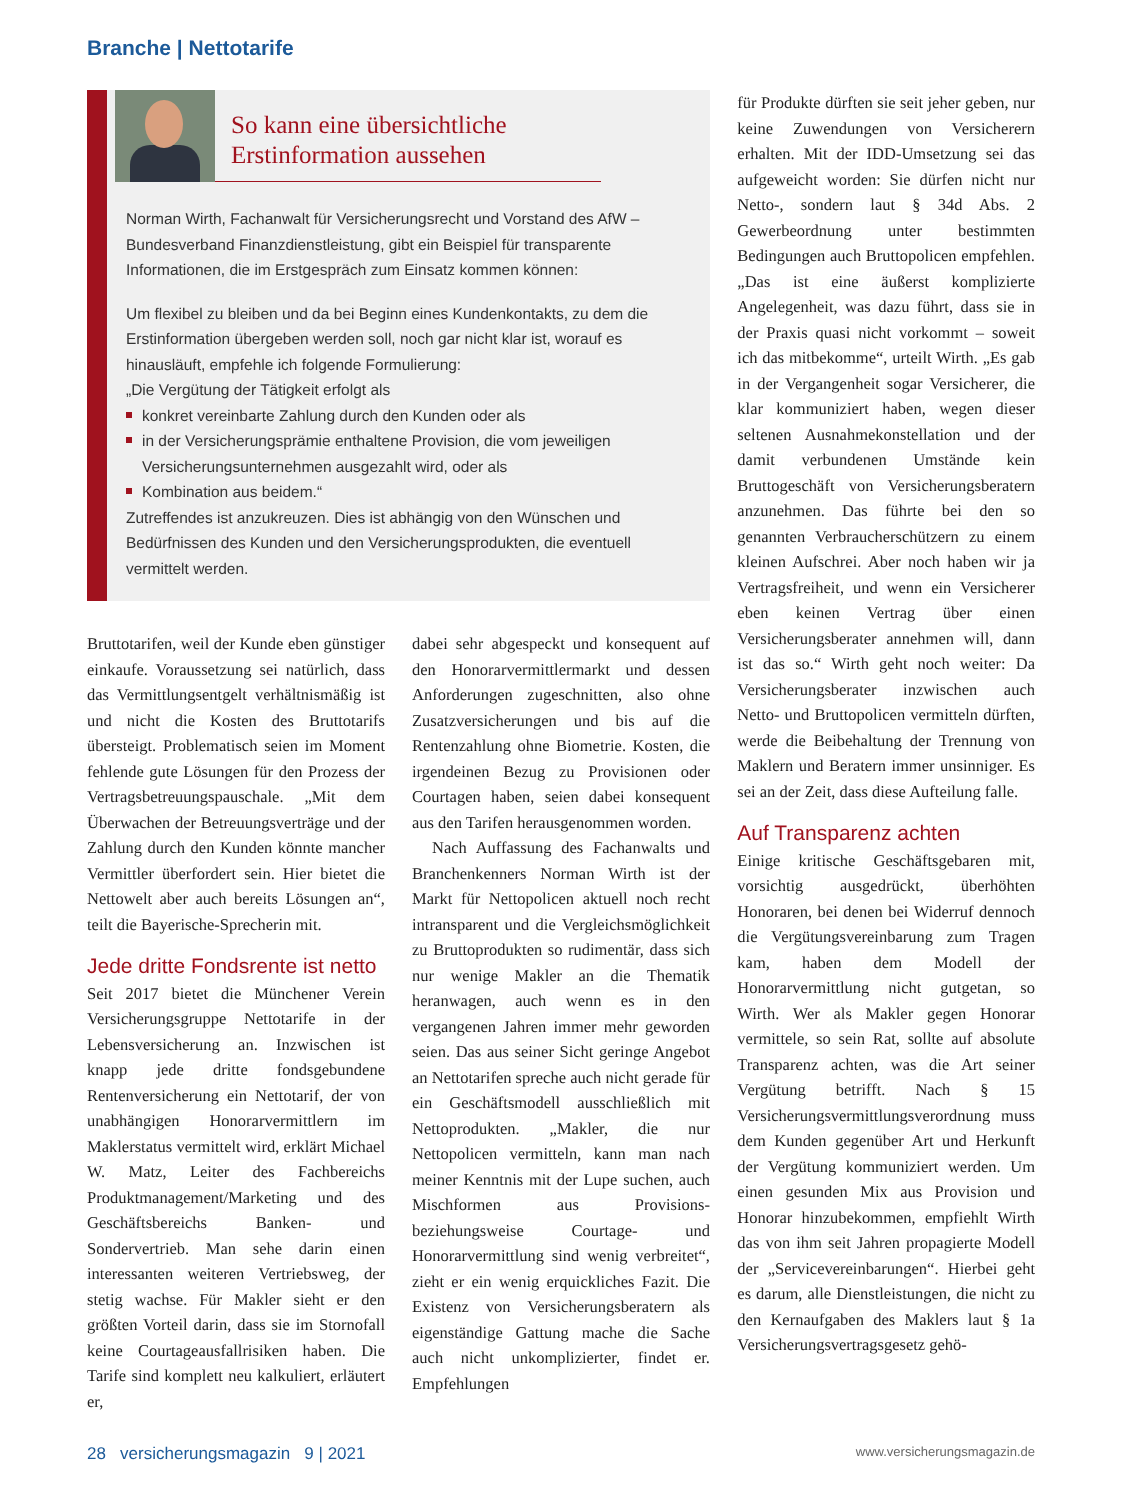Branche | Nettotarife
So kann eine übersichtliche Erstinformation aussehen
Norman Wirth, Fachanwalt für Versicherungsrecht und Vorstand des AfW – Bundesverband Finanzdienstleistung, gibt ein Beispiel für transparente Informationen, die im Erstgespräch zum Einsatz kommen können:
Um flexibel zu bleiben und da bei Beginn eines Kundenkontakts, zu dem die Erstinformation übergeben werden soll, noch gar nicht klar ist, worauf es hinausläuft, empfehle ich folgende Formulierung:
„Die Vergütung der Tätigkeit erfolgt als
konkret vereinbarte Zahlung durch den Kunden oder als
in der Versicherungsprämie enthaltene Provision, die vom jeweiligen Versicherungsunternehmen ausgezahlt wird, oder als
Kombination aus beidem.“
Zutreffendes ist anzukreuzen. Dies ist abhängig von den Wünschen und Bedürfnissen des Kunden und den Versicherungsprodukten, die eventuell vermittelt werden.
Bruttotarifen, weil der Kunde eben günstiger einkaufe. Voraussetzung sei natürlich, dass das Vermittlungsentgelt verhältnismäßig ist und nicht die Kosten des Bruttotarifs übersteigt. Problematisch seien im Moment fehlende gute Lösungen für den Prozess der Vertragsbetreuungspauschale. „Mit dem Überwachen der Betreuungsverträge und der Zahlung durch den Kunden könnte mancher Vermittler überfordert sein. Hier bietet die Nettowelt aber auch bereits Lösungen an“, teilt die Bayerische-Sprecherin mit.
Jede dritte Fondsrente ist netto
Seit 2017 bietet die Münchener Verein Versicherungsgruppe Nettotarife in der Lebensversicherung an. Inzwischen ist knapp jede dritte fondsgebundene Rentenversicherung ein Nettotarif, der von unabhängigen Honorarvermittlern im Maklerstatus vermittelt wird, erklärt Michael W. Matz, Leiter des Fachbereichs Produktmanagement/Marketing und des Geschäftsbereichs Banken- und Sondervertrieb. Man sehe darin einen interessanten weiteren Vertriebsweg, der stetig wachse. Für Makler sieht er den größten Vorteil darin, dass sie im Stornofall keine Courtageausfallrisiken haben. Die Tarife sind komplett neu kalkuliert, erläutert er,
dabei sehr abgespeckt und konsequent auf den Honorarvermittlermarkt und dessen Anforderungen zugeschnitten, also ohne Zusatzversicherungen und bis auf die Rentenzahlung ohne Biometrie. Kosten, die irgendeinen Bezug zu Provisionen oder Courtagen haben, seien dabei konsequent aus den Tarifen herausgenommen worden.
Nach Auffassung des Fachanwalts und Branchenkenners Norman Wirth ist der Markt für Nettopolicen aktuell noch recht intransparent und die Vergleichsmöglichkeit zu Bruttoprodukten so rudimentär, dass sich nur wenige Makler an die Thematik heranwagen, auch wenn es in den vergangenen Jahren immer mehr geworden seien. Das aus seiner Sicht geringe Angebot an Nettotarifen spreche auch nicht gerade für ein Geschäftsmodell ausschließlich mit Nettoprodukten. „Makler, die nur Nettopolicen vermitteln, kann man nach meiner Kenntnis mit der Lupe suchen, auch Mischformen aus Provisions- beziehungsweise Courtage- und Honorarvermittlung sind wenig verbreitet“, zieht er ein wenig erquickliches Fazit. Die Existenz von Versicherungsberatern als eigenständige Gattung mache die Sache auch nicht unkomplizierter, findet er. Empfehlungen
für Produkte dürften sie seit jeher geben, nur keine Zuwendungen von Versicherern erhalten. Mit der IDD-Umsetzung sei das aufgeweicht worden: Sie dürfen nicht nur Netto-, sondern laut § 34d Abs. 2 Gewerbeordnung unter bestimmten Bedingungen auch Bruttopolicen empfehlen. „Das ist eine äußerst komplizierte Angelegenheit, was dazu führt, dass sie in der Praxis quasi nicht vorkommt – soweit ich das mitbekomme“, urteilt Wirth. „Es gab in der Vergangenheit sogar Versicherer, die klar kommuniziert haben, wegen dieser seltenen Ausnahmekonstellation und der damit verbundenen Umstände kein Bruttogeschäft von Versicherungsberatern anzunehmen. Das führte bei den so genannten Verbraucherschützern zu einem kleinen Aufschrei. Aber noch haben wir ja Vertragsfreiheit, und wenn ein Versicherer eben keinen Vertrag über einen Versicherungsberater annehmen will, dann ist das so.“ Wirth geht noch weiter: Da Versicherungsberater inzwischen auch Netto- und Bruttopolicen vermitteln dürften, werde die Beibehaltung der Trennung von Maklern und Beratern immer unsinniger. Es sei an der Zeit, dass diese Aufteilung falle.
Auf Transparenz achten
Einige kritische Geschäftsgebaren mit, vorsichtig ausgedrückt, überhöhten Honoraren, bei denen bei Widerruf dennoch die Vergütungsvereinbarung zum Tragen kam, haben dem Modell der Honorarvermittlung nicht gutgetan, so Wirth. Wer als Makler gegen Honorar vermittele, so sein Rat, sollte auf absolute Transparenz achten, was die Art seiner Vergütung betrifft. Nach § 15 Versicherungsvermittlungsverordnung muss dem Kunden gegenüber Art und Herkunft der Vergütung kommuniziert werden. Um einen gesunden Mix aus Provision und Honorar hinzubekommen, empfiehlt Wirth das von ihm seit Jahren propagierte Modell der „Servicevereinbarungen“. Hierbei geht es darum, alle Dienstleistungen, die nicht zu den Kernaufgaben des Maklers laut § 1a Versicherungsvertragsgesetz gehö-
28 versicherungsmagazin 9 | 2021 www.versicherungsmagazin.de